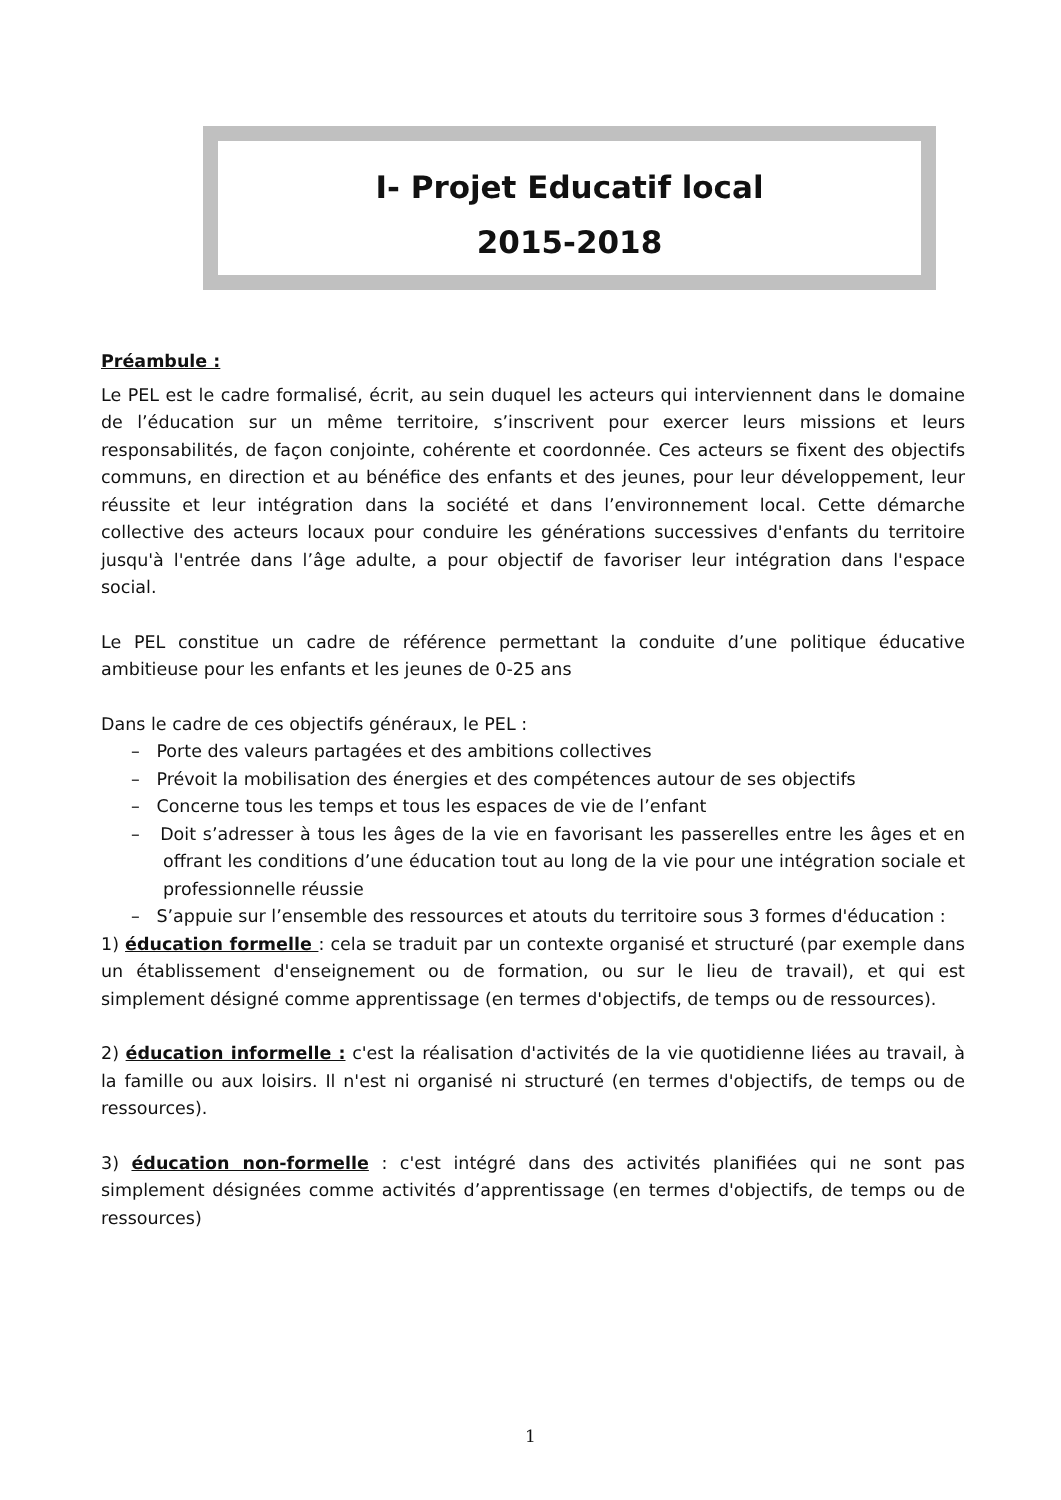I- Projet Educatif local
2015-2018
Préambule :
Le PEL est le cadre formalisé, écrit, au sein duquel les acteurs qui interviennent dans le domaine de l’éducation sur un même territoire, s’inscrivent pour exercer leurs missions et leurs responsabilités, de façon conjointe, cohérente et coordonnée. Ces acteurs se fixent des objectifs communs, en direction et au bénéfice des enfants et des jeunes, pour leur développement, leur réussite et leur intégration dans la société et dans l’environnement local. Cette démarche collective des acteurs locaux pour conduire les générations successives d'enfants du territoire jusqu'à l'entrée dans l’âge adulte, a pour objectif de favoriser leur intégration dans l'espace social.
Le PEL constitue un cadre de référence permettant la conduite d’une politique éducative ambitieuse pour les enfants et les jeunes de 0-25 ans
Dans le cadre de ces objectifs généraux, le PEL :
– Porte des valeurs partagées et des ambitions collectives
– Prévoit la mobilisation des énergies et des compétences autour de ses objectifs
– Concerne tous les temps et tous les espaces de vie de l’enfant
– Doit s’adresser à tous les âges de la vie en favorisant les passerelles entre les âges et en offrant les conditions d’une éducation tout au long de la vie pour une intégration sociale et professionnelle réussie
– S’appuie sur l’ensemble des ressources et atouts du territoire sous 3 formes d'éducation :
1) éducation formelle : cela se traduit par un contexte organisé et structuré (par exemple dans un établissement d'enseignement ou de formation, ou sur le lieu de travail), et qui est simplement désigné comme apprentissage (en termes d'objectifs, de temps ou de ressources).
2) éducation informelle : c'est la réalisation d'activités de la vie quotidienne liées au travail, à la famille ou aux loisirs. Il n'est ni organisé ni structuré (en termes d'objectifs, de temps ou de ressources).
3) éducation non-formelle : c'est intégré dans des activités planifiées qui ne sont pas simplement désignées comme activités d’apprentissage (en termes d'objectifs, de temps ou de ressources)
1